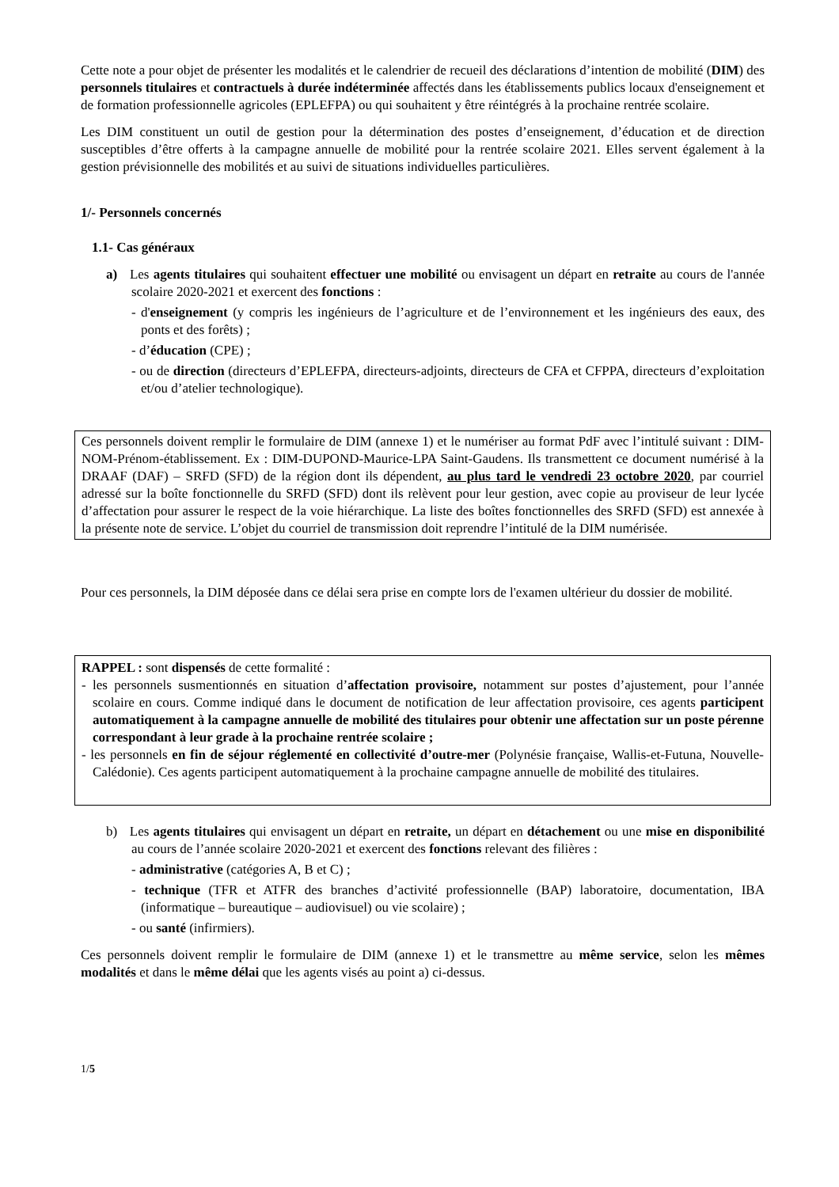Cette note a pour objet de présenter les modalités et le calendrier de recueil des déclarations d’intention de mobilité (DIM) des personnels titulaires et contractuels à durée indéterminée affectés dans les établissements publics locaux d'enseignement et de formation professionnelle agricoles (EPLEFPA) ou qui souhaitent y être réintégrés à la prochaine rentrée scolaire.
Les DIM constituent un outil de gestion pour la détermination des postes d’enseignement, d’éducation et de direction susceptibles d’être offerts à la campagne annuelle de mobilité pour la rentrée scolaire 2021. Elles servent également à la gestion prévisionnelle des mobilités et au suivi de situations individuelles particulières.
1/- Personnels concernés
1.1- Cas généraux
a) Les agents titulaires qui souhaitent effectuer une mobilité ou envisagent un départ en retraite au cours de l'année scolaire 2020-2021 et exercent des fonctions :
- d'enseignement (y compris les ingénieurs de l’agriculture et de l’environnement et les ingénieurs des eaux, des ponts et des forêts) ;
- d’éducation (CPE) ;
- ou de direction (directeurs d’EPLEFPA, directeurs-adjoints, directeurs de CFA et CFPPA, directeurs d’exploitation et/ou d’atelier technologique).
Ces personnels doivent remplir le formulaire de DIM (annexe 1) et le numériser au format PdF avec l’intitulé suivant : DIM-NOM-Prénom-établissement. Ex : DIM-DUPOND-Maurice-LPA Saint-Gaudens. Ils transmettent ce document numérisé à la DRAAF (DAF) – SRFD (SFD) de la région dont ils dépendent, au plus tard le vendredi 23 octobre 2020, par courriel adressé sur la boîte fonctionnelle du SRFD (SFD) dont ils relèvent pour leur gestion, avec copie au proviseur de leur lycée d’affectation pour assurer le respect de la voie hiérarchique. La liste des boîtes fonctionnelles des SRFD (SFD) est annexée à la présente note de service. L’objet du courriel de transmission doit reprendre l’intitulé de la DIM numérisée.
Pour ces personnels, la DIM déposée dans ce délai sera prise en compte lors de l'examen ultérieur du dossier de mobilité.
RAPPEL : sont dispensés de cette formalité :
- les personnels susmentionnés en situation d’affectation provisoire, notamment sur postes d’ajustement, pour l’année scolaire en cours. Comme indiqué dans le document de notification de leur affectation provisoire, ces agents participent automatiquement à la campagne annuelle de mobilité des titulaires pour obtenir une affectation sur un poste pérenne correspondant à leur grade à la prochaine rentrée scolaire ;
- les personnels en fin de séjour réglementé en collectivité d’outre-mer (Polynésie française, Wallis-et-Futuna, Nouvelle-Calédonie). Ces agents participent automatiquement à la prochaine campagne annuelle de mobilité des titulaires.
b) Les agents titulaires qui envisagent un départ en retraite, un départ en détachement ou une mise en disponibilité au cours de l’année scolaire 2020-2021 et exercent des fonctions relevant des filières :
- administrative (catégories A, B et C) ;
- technique (TFR et ATFR des branches d’activité professionnelle (BAP) laboratoire, documentation, IBA (informatique – bureautique – audiovisuel) ou vie scolaire) ;
- ou santé (infirmiers).
Ces personnels doivent remplir le formulaire de DIM (annexe 1) et le transmettre au même service, selon les mêmes modalités et dans le même délai que les agents visés au point a) ci-dessus.
1/5